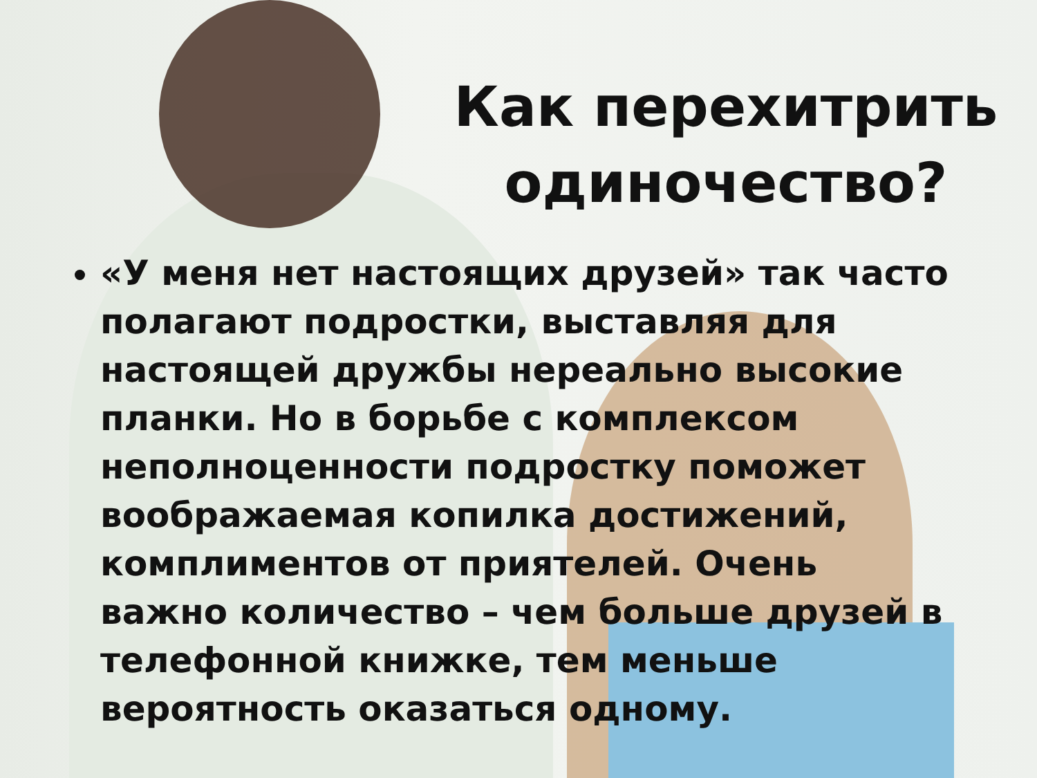Как перехитрить одиночество?
«У меня нет настоящих друзей» так часто полагают подростки, выставляя для настоящей дружбы нереально высокие планки. Но в борьбе с комплексом неполноценности подростку поможет воображаемая копилка достижений, комплиментов от приятелей. Очень важно количество – чем больше друзей в телефонной книжке, тем меньше вероятность оказаться одному.